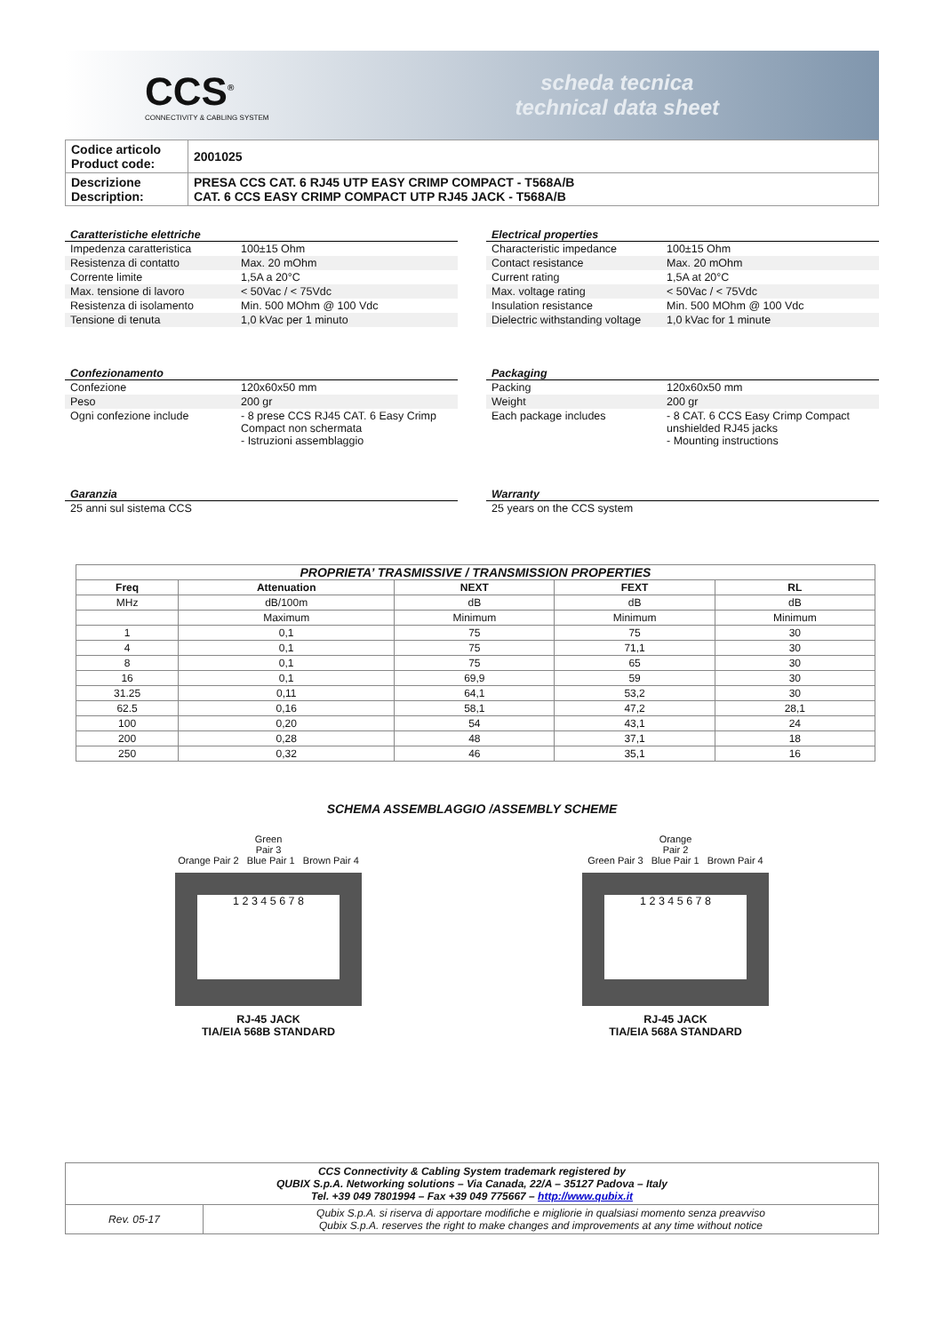CCS<sup>®</sup>
CONNECTIVITY & CABLING SYSTEM
scheda tecnica
technical data sheet
| Codice articolo Product code: | 2001025 |
| Descrizione Description: | PRESA CCS CAT. 6 RJ45 UTP EASY CRIMP COMPACT - T568A/B CAT. 6 CCS EASY CRIMP COMPACT UTP RJ45 JACK - T568A/B |
Caratteristiche elettriche
| Impedenza caratteristica | 100±15 Ohm |
| Resistenza di contatto | Max. 20 mOhm |
| Corrente limite | 1,5A a 20°C |
| Max. tensione di lavoro | < 50Vac / < 75Vdc |
| Resistenza di isolamento | Min. 500 MOhm @ 100 Vdc |
| Tensione di tenuta | 1,0 kVac per 1 minuto |
Electrical properties
| Characteristic impedance | 100±15 Ohm |
| Contact resistance | Max. 20 mOhm |
| Current rating | 1,5A at 20°C |
| Max. voltage rating | < 50Vac / < 75Vdc |
| Insulation resistance | Min. 500 MOhm @ 100 Vdc |
| Dielectric withstanding voltage | 1,0 kVac for 1 minute |
Confezionamento
| Confezione | 120x60x50 mm |
| Peso | 200 gr |
| Ogni confezione include | - 8 prese CCS RJ45 CAT. 6 Easy Crimp Compact non schermata - Istruzioni assemblaggio |
Packaging
| Packing | 120x60x50 mm |
| Weight | 200 gr |
| Each package includes | - 8 CAT. 6 CCS Easy Crimp Compact unshielded RJ45 jacks - Mounting instructions |
Garanzia
| 25 anni sul sistema CCS |
Warranty
| 25 years on the CCS system |
PROPRIETA’ TRASMISSIVE / TRANSMISSION PROPERTIES
| Freq | Attenuation | NEXT | FEXT | RL |
| --- | --- | --- | --- | --- |
| MHz | dB/100m | dB | dB | dB |
| | Maximum | Minimum | Minimum | Minimum |
| 1 | 0,1 | 75 | 75 | 30 |
| 4 | 0,1 | 75 | 71,1 | 30 |
| 8 | 0,1 | 75 | 65 | 30 |
| 16 | 0,1 | 69,9 | 59 | 30 |
| 31.25 | 0,11 | 64,1 | 53,2 | 30 |
| 62.5 | 0,16 | 58,1 | 47,2 | 28,1 |
| 100 | 0,20 | 54 | 43,1 | 24 |
| 200 | 0,28 | 48 | 37,1 | 18 |
| 250 | 0,32 | 46 | 35,1 | 16 |
SCHEMA ASSEMBLAGGIO /ASSEMBLY SCHEME
Green
Pair 3
Orange Pair 2 Blue Pair 1 Brown Pair 4
1 2 3 4 5 6 7 8
RJ-45 JACK
TIA/EIA 568B STANDARD
Orange
Pair 2
Green Pair 3 Blue Pair 1 Brown Pair 4
1 2 3 4 5 6 7 8
RJ-45 JACK
TIA/EIA 568A STANDARD
| CCS Connectivity & Cabling System trademark registered by QUBIX S.p.A. Networking solutions – Via Canada, 22/A – 35127 Padova – Italy Tel. +39 049 7801994 – Fax +39 049 775667 – http://www.qubix.it | |
| Rev. 05-17 | Qubix S.p.A. si riserva di apportare modifiche e migliorie in qualsiasi momento senza preavviso Qubix S.p.A. reserves the right to make changes and improvements at any time without notice |